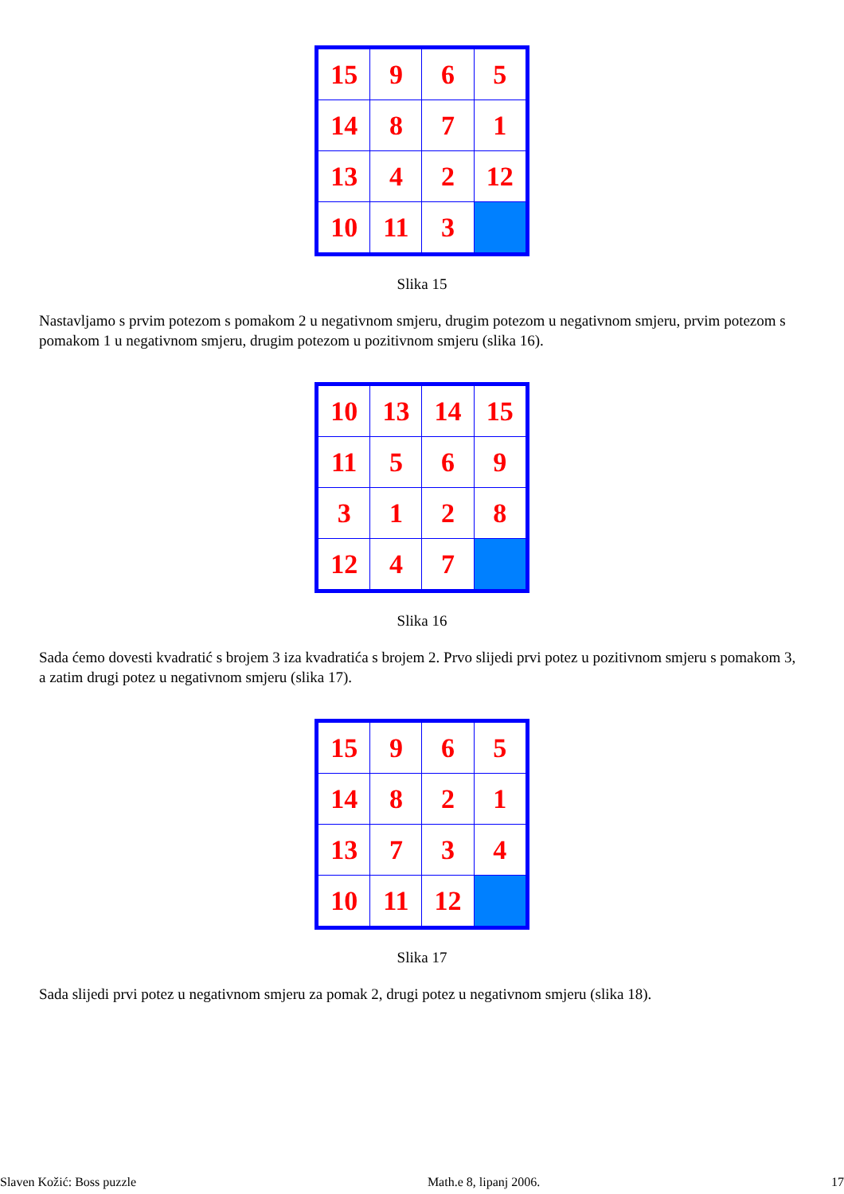| 15 | 9 | 6 | 5 |
| 14 | 8 | 7 | 1 |
| 13 | 4 | 2 | 12 |
| 10 | 11 | 3 | |
Slika 15
Nastavljamo s prvim potezom s pomakom 2 u negativnom smjeru, drugim potezom u negativnom smjeru, prvim potezom s pomakom 1 u negativnom smjeru, drugim potezom u pozitivnom smjeru (slika 16).
| 10 | 13 | 14 | 15 |
| 11 | 5 | 6 | 9 |
| 3 | 1 | 2 | 8 |
| 12 | 4 | 7 | |
Slika 16
Sada ćemo dovesti kvadratić s brojem 3 iza kvadratića s brojem 2. Prvo slijedi prvi potez u pozitivnom smjeru s pomakom 3, a zatim drugi potez u negativnom smjeru (slika 17).
| 15 | 9 | 6 | 5 |
| 14 | 8 | 2 | 1 |
| 13 | 7 | 3 | 4 |
| 10 | 11 | 12 | |
Slika 17
Sada slijedi prvi potez u negativnom smjeru za pomak 2, drugi potez u negativnom smjeru (slika 18).
Slaven Kožić: Boss puzzle Math.e 8, lipanj 2006. 17